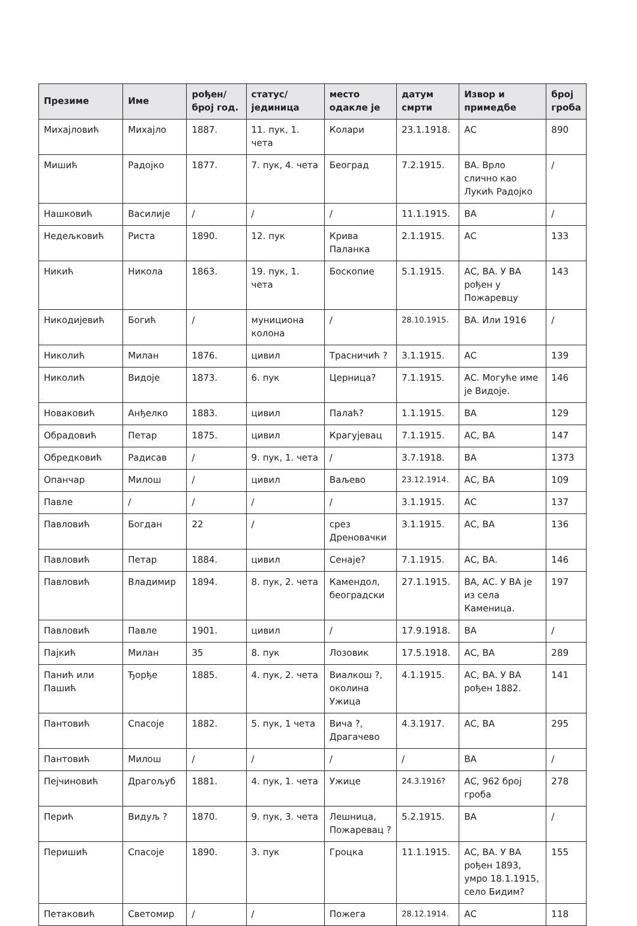| Презиме | Име | рођен/ број год. | статус/ јединица | место одакле је | датум смрти | Извор и примедбе | број гроба |
| --- | --- | --- | --- | --- | --- | --- | --- |
| Михајловић | Михајло | 1887. | 11. пук, 1. чета | Колари | 23.1.1918. | АС | 890 |
| Мишић | Радојко | 1877. | 7. пук, 4. чета | Београд | 7.2.1915. | ВА. Врло слично као Лукић Радојко | / |
| Нашковић | Василије | / | / | / | 11.1.1915. | ВА | / |
| Недељковић | Риста | 1890. | 12. пук | Крива Паланка | 2.1.1915. | АС | 133 |
| Никић | Никола | 1863. | 19. пук, 1. чета | Боскопие | 5.1.1915. | АС, ВА. У ВА рођен у Пожаревцу | 143 |
| Никодијевић | Богић | / | муницион­а колона | / | 28.10.1915. | ВА. Или 1916 | / |
| Николић | Милан | 1876. | цивил | Трасничић ? | 3.1.1915. | АС | 139 |
| Николић | Видоје | 1873. | 6. пук | Церница? | 7.1.1915. | АС. Могуће име је Видоје. | 146 |
| Новаковић | Анђелко | 1883. | цивил | Палаћ? | 1.1.1915. | ВА | 129 |
| Обрадовић | Петар | 1875. | цивил | Крагујевац | 7.1.1915. | АС, ВА | 147 |
| Обредковић | Радисав | / | 9. пук, 1. чета | / | 3.7.1918. | ВА | 1373 |
| Опанчар | Милош | / | цивил | Ваљево | 23.12.1914. | АС, ВА | 109 |
| Павле | / | / | / | / | 3.1.1915. | АС | 137 |
| Павловић | Богдан | 22 | / | срез Дреновачки | 3.1.1915. | АС, ВА | 136 |
| Павловић | Петар | 1884. | цивил | Сенаје? | 7.1.1915. | АС, ВА. | 146 |
| Павловић | Владимир | 1894. | 8. пук, 2. чета | Камендол, београдски | 27.1.1915. | ВА, АС. У ВА је из села Каменица. | 197 |
| Павловић | Павле | 1901. | цивил | / | 17.9.1918. | ВА | / |
| Пајкић | Милан | 35 | 8. пук | Лозовик | 17.5.1918. | АС, ВА | 289 |
| Панић или Пашић | Ђорђе | 1885. | 4. пук, 2. чета | Виалкош ?, околина Ужица | 4.1.1915. | АС, ВА. У ВА рођен 1882. | 141 |
| Пантовић | Спасоје | 1882. | 5. пук, 1 чета | Вича ?, Драгачево | 4.3.1917. | АС, ВА | 295 |
| Пантовић | Милош | / | / | / | / | ВА | / |
| Пејчиновић | Драгољуб | 1881. | 4. пук, 1. чета | Ужице | 24.3.1916? | АС, 962 број гроба | 278 |
| Перић | Видуљ ? | 1870. | 9. пук, 3. чета | Лешница, Пожаревац ? | 5.2.1915. | ВА | / |
| Перишић | Спасоје | 1890. | 3. пук | Гроцка | 11.1.1915. | АС, ВА. У ВА рођен 1893, умро 18.1.1915, село Бидим? | 155 |
| Петаковић | Светомир | / | / | Пожега | 28.12.1914. | АС | 118 |